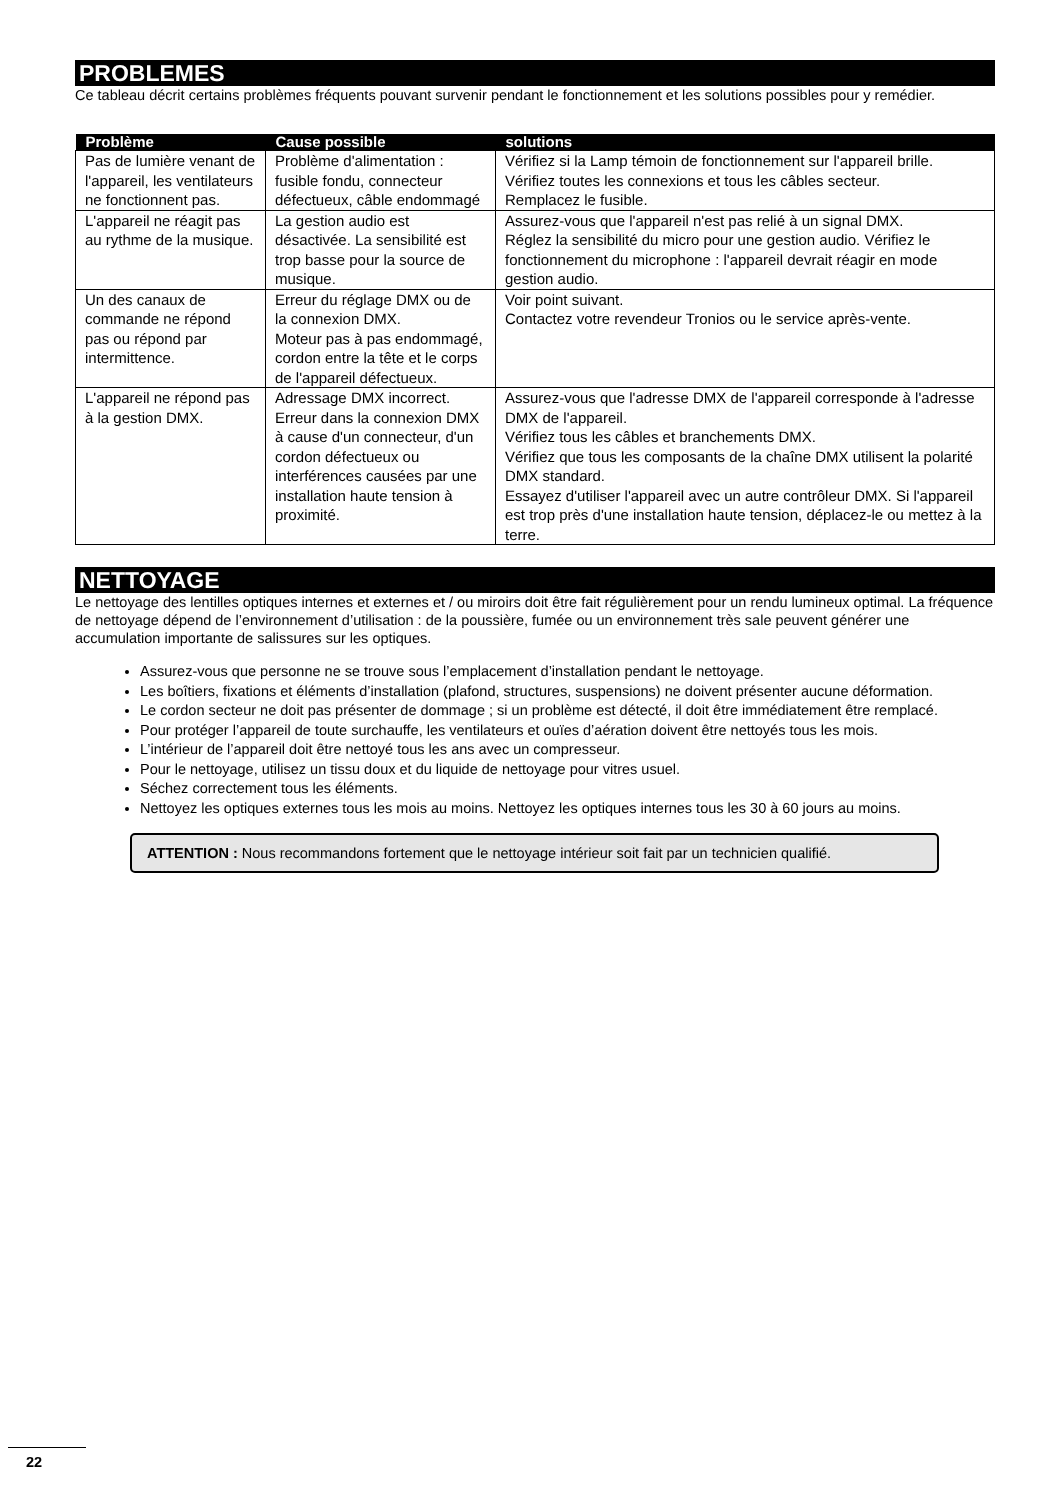PROBLEMES
Ce tableau décrit certains problèmes fréquents pouvant survenir pendant le fonctionnement et les solutions possibles pour y remédier.
| Problème | Cause possible | solutions |
| --- | --- | --- |
| Pas de lumière venant de l'appareil, les ventilateurs ne fonctionnent pas. | Problème d'alimentation : fusible fondu, connecteur défectueux, câble endommagé | Vérifiez si la Lamp témoin de fonctionnement sur l'appareil brille. Vérifiez toutes les connexions et tous les câbles secteur. Remplacez le fusible. |
| L'appareil ne réagit pas au rythme de la musique. | La gestion audio est désactivée. La sensibilité est trop basse pour la source de musique. | Assurez-vous que l'appareil n'est pas relié à un signal DMX. Réglez la sensibilité du micro pour une gestion audio. Vérifiez le fonctionnement du microphone : l'appareil devrait réagir en mode gestion audio. |
| Un des canaux de commande ne répond pas ou répond par intermittence. | Erreur du réglage DMX ou de la connexion DMX. Moteur pas à pas endommagé, cordon entre la tête et le corps de l'appareil défectueux. | Voir point suivant. Contactez votre revendeur Tronios ou le service après-vente. |
| L'appareil ne répond pas à la gestion DMX. | Adressage DMX incorrect. Erreur dans la connexion DMX à cause d'un connecteur, d'un cordon défectueux ou interférences causées par une installation haute tension à proximité. | Assurez-vous que l'adresse DMX de l'appareil corresponde à l'adresse DMX de l'appareil. Vérifiez tous les câbles et branchements DMX. Vérifiez que tous les composants de la chaîne DMX utilisent la polarité DMX standard. Essayez d'utiliser l'appareil avec un autre contrôleur DMX. Si l'appareil est trop près d'une installation haute tension, déplacez-le ou mettez à la terre. |
NETTOYAGE
Le nettoyage des lentilles optiques internes et externes et / ou miroirs doit être fait régulièrement pour un rendu lumineux optimal. La fréquence de nettoyage dépend de l’environnement d’utilisation : de la poussière, fumée ou un environnement très sale peuvent générer une accumulation importante de salissures sur les optiques.
Assurez-vous que personne ne se trouve sous l’emplacement d’installation pendant le nettoyage.
Les boîtiers, fixations et éléments d’installation (plafond, structures, suspensions) ne doivent présenter aucune déformation.
Le cordon secteur ne doit pas présenter de dommage ; si un problème est détecté, il doit être immédiatement être remplacé.
Pour protéger l’appareil de toute surchauffe, les ventilateurs et ouïes d’aération doivent être nettoyés tous les mois.
L’intérieur de l’appareil doit être nettoyé tous les ans avec un compresseur.
Pour le nettoyage, utilisez un tissu doux et du liquide de nettoyage pour vitres usuel.
Séchez correctement tous les éléments.
Nettoyez les optiques externes tous les mois au moins. Nettoyez les optiques internes tous les 30 à 60 jours au moins.
ATTENTION : Nous recommandons fortement que le nettoyage intérieur soit fait par un technicien qualifié.
22